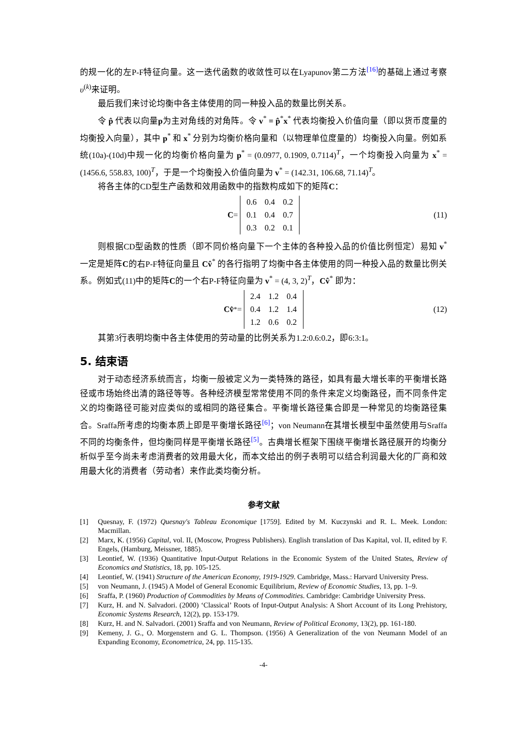的规一化的左P-F特征向量。这一迭代函数的收敛性可以在Lyapunov第二方法<sup>[16]</sup>的基础上通过考察υ<sup>(k)</sup>来证明。
最后我们来讨论均衡中各主体使用的同一种投入品的数量比例关系。
令 p̂ 代表以向量p为主对角线的对角阵。令 v<sup>*</sup> ≡ p̂<sup>*</sup>x<sup>*</sup> 代表均衡投入价值向量（即以货币度量的均衡投入向量），其中 p<sup>*</sup> 和 x<sup>*</sup> 分别为均衡价格向量和（以物理单位度量的）均衡投入向量。例如系统(10a)-(10d)中规一化的均衡价格向量为 p<sup>*</sup> = (0.0977, 0.1909, 0.7114)<sup>T</sup>，一个均衡投入向量为 x<sup>*</sup> = (1456.6, 558.83, 100)<sup>T</sup>，于是一个均衡投入价值向量为 v<sup>*</sup> = (142.31, 106.68, 71.14)<sup>T</sup>。
将各主体的CD型生产函数和效用函数中的指数构成如下的矩阵C：
C =
| 0.6 | 0.4 | 0.2 |
| 0.1 | 0.4 | 0.7 |
| 0.3 | 0.2 | 0.1 |
(11)
则根据CD型函数的性质（即不同价格向量下一个主体的各种投入品的价值比例恒定）易知 v<sup>*</sup>一定是矩阵C的右P-F特征向量且 Cv̂<sup>*</sup> 的各行指明了均衡中各主体使用的同一种投入品的数量比例关系。例如式(11)中的矩阵C的一个右P-F特征向量为 v<sup>*</sup> = (4, 3, 2)<sup>T</sup>，Cv̂<sup>*</sup> 即为：
Cv̂<sup>*</sup> =
| 2.4 | 1.2 | 0.4 |
| 0.4 | 1.2 | 1.4 |
| 1.2 | 0.6 | 0.2 |
(12)
其第3行表明均衡中各主体使用的劳动量的比例关系为1.2:0.6:0.2，即6:3:1。
5. 结束语
对于动态经济系统而言，均衡一般被定义为一类特殊的路径，如具有最大增长率的平衡增长路径或市场始终出清的路径等等。各种经济模型常常使用不同的条件来定义均衡路径，而不同条件定义的均衡路径可能对应类似的或相同的路径集合。平衡增长路径集合即是一种常见的均衡路径集合。Sraffa所考虑的均衡本质上即是平衡增长路径<sup>[6]</sup>；von Neumann在其增长模型中虽然使用与Sraffa不同的均衡条件，但均衡同样是平衡增长路径<sup>[5]</sup>。古典增长框架下围绕平衡增长路径展开的均衡分析似乎至今尚未考虑消费者的效用最大化，而本文给出的例子表明可以结合利润最大化的厂商和效用最大化的消费者（劳动者）来作此类均衡分析。
参考文献
[1] Quesnay, F. (1972) Quesnay's Tableau Economique [1759]. Edited by M. Kuczynski and R. L. Meek. London: Macmillan.
[2] Marx, K. (1956) Capital, vol. II, (Moscow, Progress Publishers). English translation of Das Kapital, vol. II, edited by F. Engels, (Hamburg, Meissner, 1885).
[3] Leontief, W. (1936) Quantitative Input-Output Relations in the Economic System of the United States, Review of Economics and Statistics, 18, pp. 105-125.
[4] Leontief, W. (1941) Structure of the American Economy, 1919-1929. Cambridge, Mass.: Harvard University Press.
[5] von Neumann, J. (1945) A Model of General Economic Equilibrium, Review of Economic Studies, 13, pp. 1–9.
[6] Sraffa, P. (1960) Production of Commodities by Means of Commodities. Cambridge: Cambridge University Press.
[7] Kurz, H. and N. Salvadori. (2000) ‘Classical’ Roots of Input-Output Analysis: A Short Account of its Long Prehistory, Economic Systems Research, 12(2), pp. 153-179.
[8] Kurz, H. and N. Salvadori. (2001) Sraffa and von Neumann, Review of Political Economy, 13(2), pp. 161-180.
[9] Kemeny, J. G., O. Morgenstern and G. L. Thompson. (1956) A Generalization of the von Neumann Model of an Expanding Economy, Econometrica, 24, pp. 115-135.
-4-